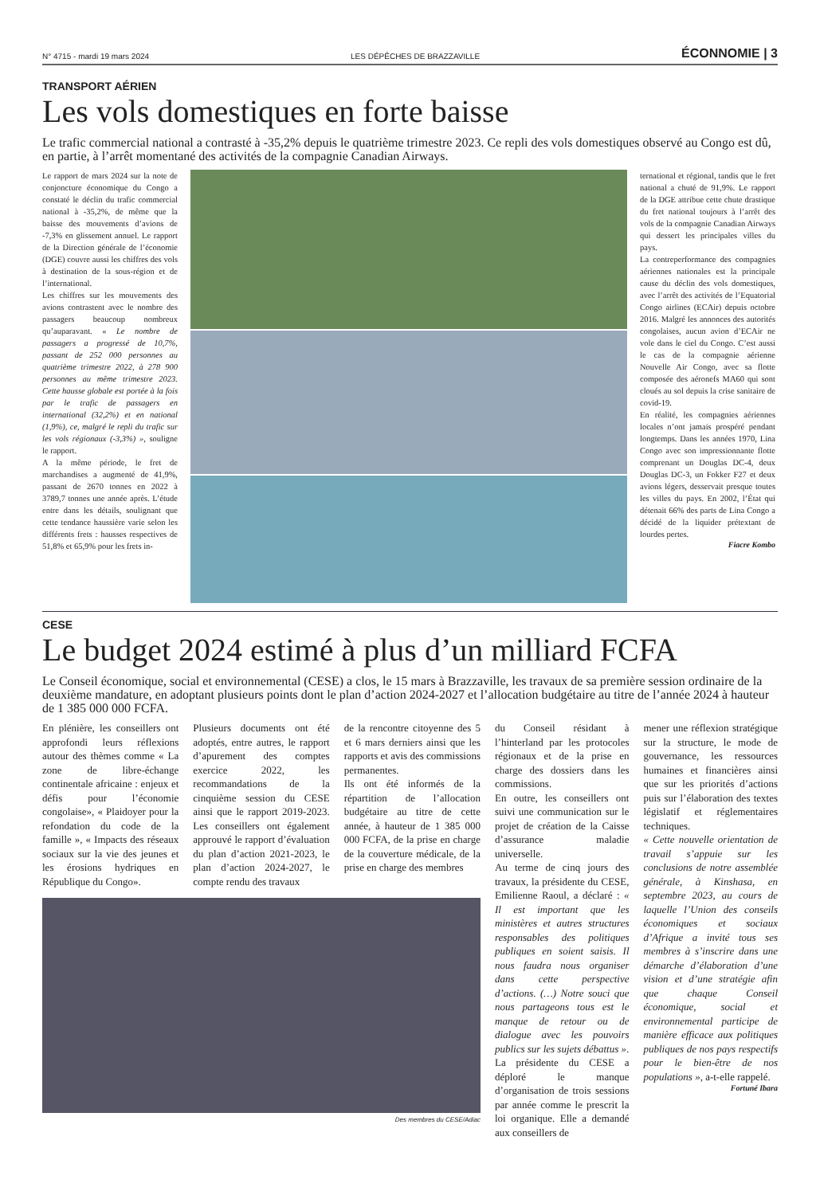N° 4715 - mardi 19 mars 2024 LES DÉPÊCHES DE BRAZZAVILLE ÉCONNOMIE | 3
TRANSPORT AÉRIEN
Les vols domestiques en forte baisse
Le trafic commercial national a contrasté à -35,2% depuis le quatrième trimestre 2023. Ce repli des vols domestiques observé au Congo est dû, en partie, à l’arrêt momentané des activités de la compagnie Canadian Airways.
Le rapport de mars 2024 sur la note de conjoncture économique du Congo a constaté le déclin du trafic commercial national à -35,2%, de même que la baisse des mouvements d’avions de -7,3% en glissement annuel. Le rapport de la Direction générale de l’économie (DGE) couvre aussi les chiffres des vols à destination de la sous-région et de l’international.
Les chiffres sur les mouvements des avions contrastent avec le nombre des passagers beaucoup nombreux qu’auparavant. « Le nombre de passagers a progressé de 10,7%, passant de 252 000 personnes au quatrième trimestre 2022, à 278 900 personnes au même trimestre 2023. Cette hausse globale est portée à la fois par le trafic de passagers en international (32,2%) et en national (1,9%), ce, malgré le repli du trafic sur les vols régionaux (-3,3%) », souligne le rapport.
A la même période, le fret de marchandises a augmenté de 41,9%, passant de 2670 tonnes en 2022 à 3789,7 tonnes une année après. L’étude entre dans les détails, soulignant que cette tendance haussière varie selon les différents frets : hausses respectives de 51,8% et 65,9% pour les frets in-
ternational et régional, tandis que le fret national a chuté de 91,9%. Le rapport de la DGE attribue cette chute drastique du fret national toujours à l’arrêt des vols de la compagnie Canadian Airways qui dessert les principales villes du pays.
La contreperformance des compagnies aériennes nationales est la principale cause du déclin des vols domestiques, avec l’arrêt des activités de l’Equatorial Congo airlines (ECAir) depuis octobre 2016. Malgré les annonces des autorités congolaises, aucun avion d’ECAir ne vole dans le ciel du Congo. C’est aussi le cas de la compagnie aérienne Nouvelle Air Congo, avec sa flotte composée des aéronefs MA60 qui sont cloués au sol depuis la crise sanitaire de covid-19.
En réalité, les compagnies aériennes locales n’ont jamais prospéré pendant longtemps. Dans les années 1970, Lina Congo avec son impressionnante flotte comprenant un Douglas DC-4, deux Douglas DC-3, un Fokker F27 et deux avions légers, desservait presque toutes les villes du pays. En 2002, l’État qui détenait 66% des parts de Lina Congo a décidé de la liquider prétextant de lourdes pertes.
Fiacre Kombo
CESE
Le budget 2024 estimé à plus d’un milliard FCFA
Le Conseil économique, social et environnemental (CESE) a clos, le 15 mars à Brazzaville, les travaux de sa première session ordinaire de la deuxième mandature, en adoptant plusieurs points dont le plan d’action 2024-2027 et l’allocation budgétaire au titre de l’année 2024 à hauteur de 1 385 000 000 FCFA.
En plénière, les conseillers ont approfondi leurs réflexions autour des thèmes comme « La zone de libre-échange continentale africaine : enjeux et défis pour l’économie congolaise», « Plaidoyer pour la refondation du code de la famille », « Impacts des réseaux sociaux sur la vie des jeunes et les érosions hydriques en République du Congo».
Plusieurs documents ont été adoptés, entre autres, le rapport d’apurement des comptes exercice 2022, les recommandations de la cinquième session du CESE ainsi que le rapport 2019-2023. Les conseillers ont également approuvé le rapport d’évaluation du plan d’action 2021-2023, le plan d’action 2024-2027, le compte rendu des travaux
de la rencontre citoyenne des 5 et 6 mars derniers ainsi que les rapports et avis des commissions permanentes.
Ils ont été informés de la répartition de l’allocation budgétaire au titre de cette année, à hauteur de 1 385 000 000 FCFA, de la prise en charge de la couverture médicale, de la prise en charge des membres
Des membres du CESE/Adiac
du Conseil résidant à l’hinterland par les protocoles régionaux et de la prise en charge des dossiers dans les commissions.
En outre, les conseillers ont suivi une communication sur le projet de création de la Caisse d’assurance maladie universelle.
Au terme de cinq jours des travaux, la présidente du CESE, Emilienne Raoul, a déclaré : « Il est important que les ministères et autres structures responsables des politiques publiques en soient saisis. Il nous faudra nous organiser dans cette perspective d’actions. (…) Notre souci que nous partageons tous est le manque de retour ou de dialogue avec les pouvoirs publics sur les sujets débattus ».
La présidente du CESE a déploré le manque d’organisation de trois sessions par année comme le prescrit la loi organique. Elle a demandé aux conseillers de
mener une réflexion stratégique sur la structure, le mode de gouvernance, les ressources humaines et financières ainsi que sur les priorités d’actions puis sur l’élaboration des textes législatif et réglementaires techniques.
« Cette nouvelle orientation de travail s’appuie sur les conclusions de notre assemblée générale, à Kinshasa, en septembre 2023, au cours de laquelle l’Union des conseils économiques et sociaux d’Afrique a invité tous ses membres à s’inscrire dans une démarche d’élaboration d’une vision et d’une stratégie afin que chaque Conseil économique, social et environnemental participe de manière efficace aux politiques publiques de nos pays respectifs pour le bien-être de nos populations », a-t-elle rappelé.
Fortuné Ibara